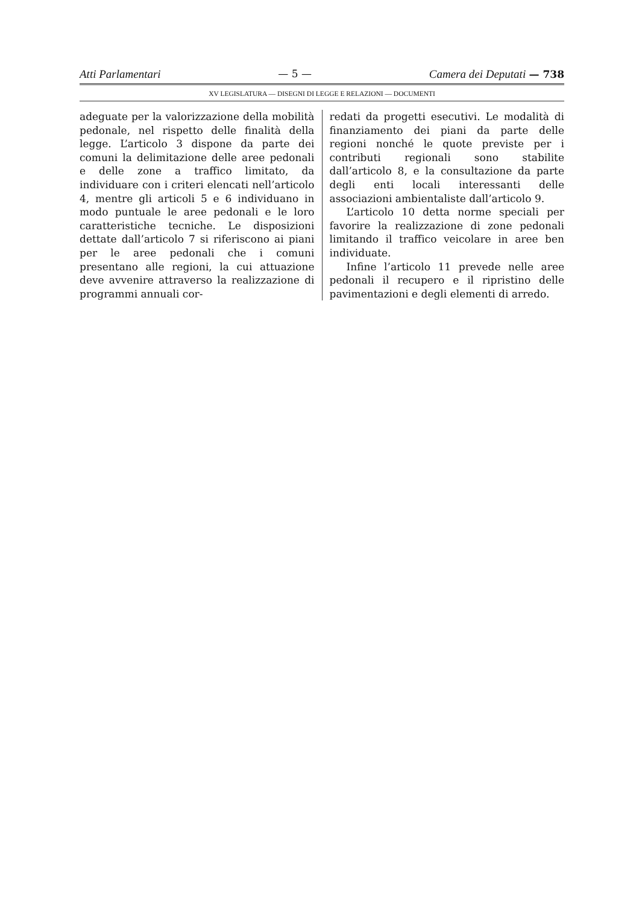Atti Parlamentari — 5 — Camera dei Deputati — 738
XV LEGISLATURA — DISEGNI DI LEGGE E RELAZIONI — DOCUMENTI
adeguate per la valorizzazione della mobilità pedonale, nel rispetto delle finalità della legge. L’articolo 3 dispone da parte dei comuni la delimitazione delle aree pedonali e delle zone a traffico limitato, da individuare con i criteri elencati nell’articolo 4, mentre gli articoli 5 e 6 individuano in modo puntuale le aree pedonali e le loro caratteristiche tecniche. Le disposizioni dettate dall’articolo 7 si riferiscono ai piani per le aree pedonali che i comuni presentano alle regioni, la cui attuazione deve avvenire attraverso la realizzazione di programmi annuali cor-
redati da progetti esecutivi. Le modalità di finanziamento dei piani da parte delle regioni nonché le quote previste per i contributi regionali sono stabilite dall’articolo 8, e la consultazione da parte degli enti locali interessanti delle associazioni ambientaliste dall’articolo 9.
L’articolo 10 detta norme speciali per favorire la realizzazione di zone pedonali limitando il traffico veicolare in aree ben individuate.
Infine l’articolo 11 prevede nelle aree pedonali il recupero e il ripristino delle pavimentazioni e degli elementi di arredo.